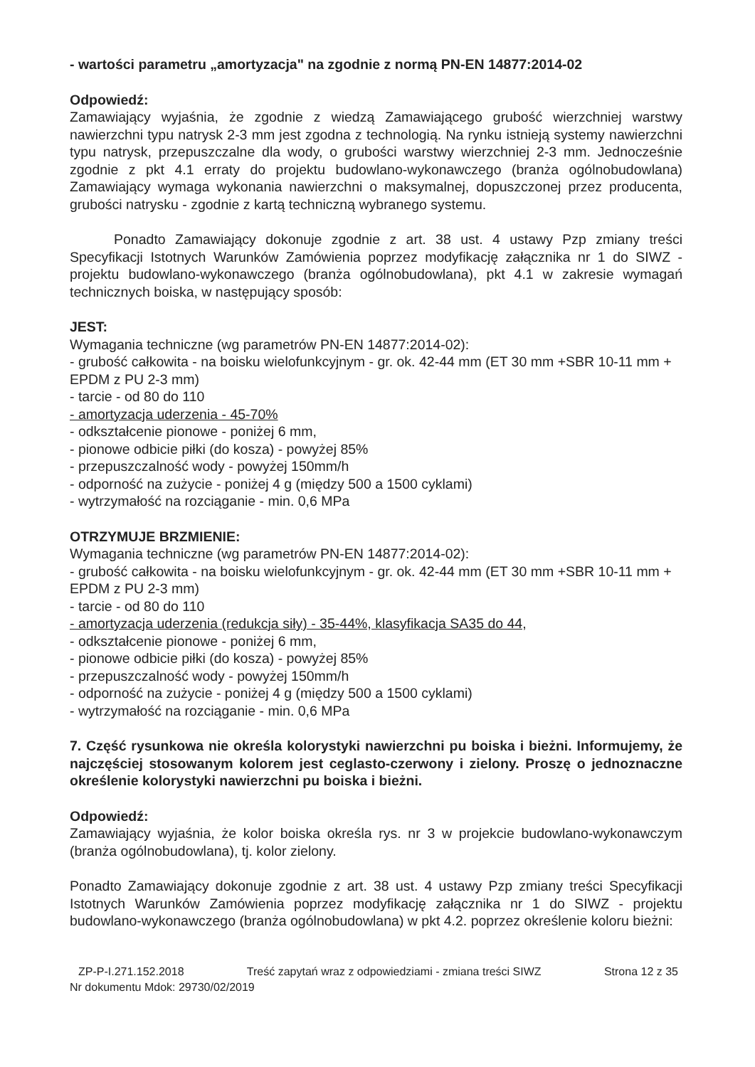- wartości parametru „amortyzacja" na zgodnie z normą PN-EN 14877:2014-02
Odpowiedź:
Zamawiający wyjaśnia, że zgodnie z wiedzą Zamawiającego grubość wierzchniej warstwy nawierzchni typu natrysk 2-3 mm jest zgodna z technologią. Na rynku istnieją systemy nawierzchni typu natrysk, przepuszczalne dla wody, o grubości warstwy wierzchniej 2-3 mm. Jednocześnie zgodnie z pkt 4.1 erraty do projektu budowlano-wykonawczego (branża ogólnobudowlana) Zamawiający wymaga wykonania nawierzchni o maksymalnej, dopuszczonej przez producenta, grubości natrysku - zgodnie z kartą techniczną wybranego systemu.
Ponadto Zamawiający dokonuje zgodnie z art. 38 ust. 4 ustawy Pzp zmiany treści Specyfikacji Istotnych Warunków Zamówienia poprzez modyfikację załącznika nr 1 do SIWZ - projektu budowlano-wykonawczego (branża ogólnobudowlana), pkt 4.1 w zakresie wymagań technicznych boiska, w następujący sposób:
JEST:
Wymagania techniczne (wg parametrów PN-EN 14877:2014-02):
- grubość całkowita - na boisku wielofunkcyjnym - gr. ok. 42-44 mm (ET 30 mm +SBR 10-11 mm + EPDM z PU 2-3 mm)
- tarcie - od 80 do 110
- amortyzacja uderzenia - 45-70%
- odkształcenie pionowe - poniżej 6 mm,
- pionowe odbicie piłki (do kosza) - powyżej 85%
- przepuszczalność wody - powyżej 150mm/h
- odporność na zużycie - poniżej 4 g (między 500 a 1500 cyklami)
- wytrzymałość na rozciąganie - min. 0,6 MPa
OTRZYMUJE BRZMIENIE:
Wymagania techniczne (wg parametrów PN-EN 14877:2014-02):
- grubość całkowita - na boisku wielofunkcyjnym - gr. ok. 42-44 mm (ET 30 mm +SBR 10-11 mm + EPDM z PU 2-3 mm)
- tarcie - od 80 do 110
- amortyzacja uderzenia (redukcja siły) - 35-44%, klasyfikacja SA35 do 44,
- odkształcenie pionowe - poniżej 6 mm,
- pionowe odbicie piłki (do kosza) - powyżej 85%
- przepuszczalność wody - powyżej 150mm/h
- odporność na zużycie - poniżej 4 g (między 500 a 1500 cyklami)
- wytrzymałość na rozciąganie - min. 0,6 MPa
7. Część rysunkowa nie określa kolorystyki nawierzchni pu boiska i bieżni. Informujemy, że najczęściej stosowanym kolorem jest ceglasto-czerwony i zielony. Proszę o jednoznaczne określenie kolorystyki nawierzchni pu boiska i bieżni.
Odpowiedź:
Zamawiający wyjaśnia, że kolor boiska określa rys. nr 3 w projekcie budowlano-wykonawczym (branża ogólnobudowlana), tj. kolor zielony.
Ponadto Zamawiający dokonuje zgodnie z art. 38 ust. 4 ustawy Pzp zmiany treści Specyfikacji Istotnych Warunków Zamówienia poprzez modyfikację załącznika nr 1 do SIWZ - projektu budowlano-wykonawczego (branża ogólnobudowlana) w pkt 4.2. poprzez określenie koloru bieżni:
ZP-P-I.271.152.2018 Treść zapytań wraz z odpowiedziami - zmiana treści SIWZ Strona 12 z 35
Nr dokumentu Mdok: 29730/02/2019